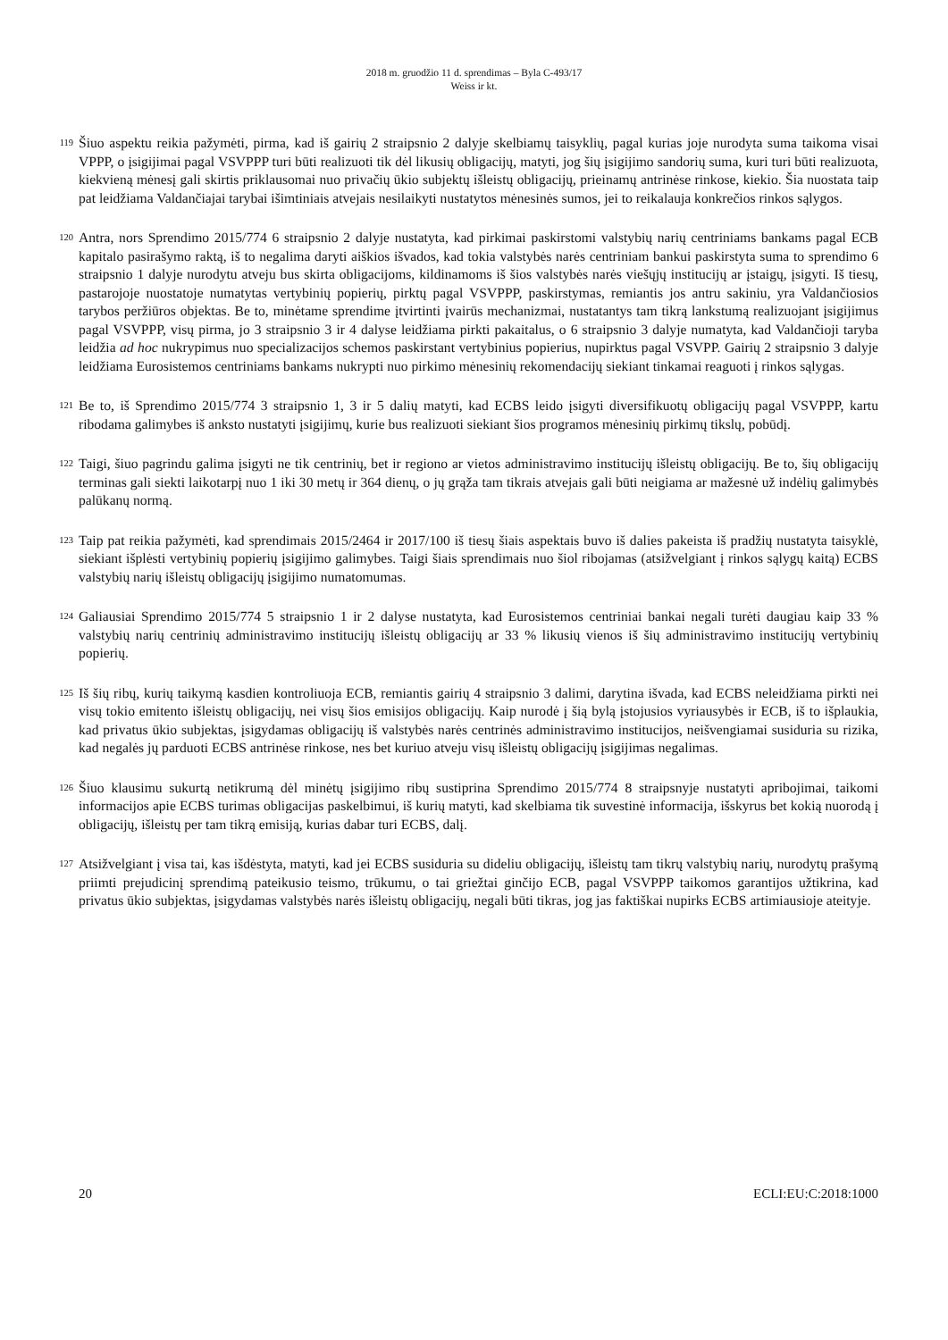2018 m. gruodžio 11 d. sprendimas – Byla C-493/17
Weiss ir kt.
119 Šiuo aspektu reikia pažymėti, pirma, kad iš gairių 2 straipsnio 2 dalyje skelbiamų taisyklių, pagal kurias joje nurodyta suma taikoma visai VPPP, o įsigijimai pagal VSVPPP turi būti realizuoti tik dėl likusių obligacijų, matyti, jog šių įsigijimo sandorių suma, kuri turi būti realizuota, kiekvieną mėnesį gali skirtis priklausomai nuo privačių ūkio subjektų išleistų obligacijų, prieinamų antrinėse rinkose, kiekio. Šia nuostata taip pat leidžiama Valdančiajai tarybai išimtiniais atvejais nesilaikyti nustatytos mėnesinės sumos, jei to reikalauja konkrečios rinkos sąlygos.
120 Antra, nors Sprendimo 2015/774 6 straipsnio 2 dalyje nustatyta, kad pirkimai paskirstomi valstybių narių centriniams bankams pagal ECB kapitalo pasirašymo raktą, iš to negalima daryti aiškios išvados, kad tokia valstybės narės centriniam bankui paskirstyta suma to sprendimo 6 straipsnio 1 dalyje nurodytu atveju bus skirta obligacijoms, kildinamoms iš šios valstybės narės viešųjų institucijų ar įstaigų, įsigyti. Iš tiesų, pastarojoje nuostatoje numatytas vertybinių popierių, pirktų pagal VSVPPP, paskirstymas, remiantis jos antru sakiniu, yra Valdančiosios tarybos peržiūros objektas. Be to, minėtame sprendime įtvirtinti įvairūs mechanizmai, nustatantys tam tikrą lankstumą realizuojant įsigijimus pagal VSVPPP, visų pirma, jo 3 straipsnio 3 ir 4 dalyse leidžiama pirkti pakaitalus, o 6 straipsnio 3 dalyje numatyta, kad Valdančioji taryba leidžia ad hoc nukrypimus nuo specializacijos schemos paskirstant vertybinius popierius, nupirktus pagal VSVPP. Gairių 2 straipsnio 3 dalyje leidžiama Eurosistemos centriniams bankams nukrypti nuo pirkimo mėnesinių rekomendacijų siekiant tinkamai reaguoti į rinkos sąlygas.
121 Be to, iš Sprendimo 2015/774 3 straipsnio 1, 3 ir 5 dalių matyti, kad ECBS leido įsigyti diversifikuotų obligacijų pagal VSVPPP, kartu ribodama galimybes iš anksto nustatyti įsigijimų, kurie bus realizuoti siekiant šios programos mėnesinių pirkimų tikslų, pobūdį.
122 Taigi, šiuo pagrindu galima įsigyti ne tik centrinių, bet ir regiono ar vietos administravimo institucijų išleistų obligacijų. Be to, šių obligacijų terminas gali siekti laikotarpį nuo 1 iki 30 metų ir 364 dienų, o jų grąža tam tikrais atvejais gali būti neigiama ar mažesnė už indėlių galimybės palūkanų normą.
123 Taip pat reikia pažymėti, kad sprendimais 2015/2464 ir 2017/100 iš tiesų šiais aspektais buvo iš dalies pakeista iš pradžių nustatyta taisyklė, siekiant išplėsti vertybinių popierių įsigijimo galimybes. Taigi šiais sprendimais nuo šiol ribojamas (atsižvelgiant į rinkos sąlygų kaitą) ECBS valstybių narių išleistų obligacijų įsigijimo numatomumas.
124 Galiausiai Sprendimo 2015/774 5 straipsnio 1 ir 2 dalyse nustatyta, kad Eurosistemos centriniai bankai negali turėti daugiau kaip 33 % valstybių narių centrinių administravimo institucijų išleistų obligacijų ar 33 % likusių vienos iš šių administravimo institucijų vertybinių popierių.
125 Iš šių ribų, kurių taikymą kasdien kontroliuoja ECB, remiantis gairių 4 straipsnio 3 dalimi, darytina išvada, kad ECBS neleidžiama pirkti nei visų tokio emitento išleistų obligacijų, nei visų šios emisijos obligacijų. Kaip nurodė į šią bylą įstojusios vyriausybės ir ECB, iš to išplaukia, kad privatus ūkio subjektas, įsigydamas obligacijų iš valstybės narės centrinės administravimo institucijos, neišvengiamai susiduria su rizika, kad negalės jų parduoti ECBS antrinėse rinkose, nes bet kuriuo atveju visų išleistų obligacijų įsigijimas negalimas.
126 Šiuo klausimu sukurtą netikrumą dėl minėtų įsigijimo ribų sustiprina Sprendimo 2015/774 8 straipsnyje nustatyti apribojimai, taikomi informacijos apie ECBS turimas obligacijas paskelbimui, iš kurių matyti, kad skelbiama tik suvestinė informacija, išskyrus bet kokią nuorodą į obligacijų, išleistų per tam tikrą emisiją, kurias dabar turi ECBS, dalį.
127 Atsižvelgiant į visa tai, kas išdėstyta, matyti, kad jei ECBS susiduria su dideliu obligacijų, išleistų tam tikrų valstybių narių, nurodytų prašymą priimti prejudicinį sprendimą pateikusio teismo, trūkumu, o tai griežtai ginčijo ECB, pagal VSVPPP taikomos garantijos užtikrina, kad privatus ūkio subjektas, įsigydamas valstybės narės išleistų obligacijų, negali būti tikras, jog jas faktiškai nupirks ECBS artimiausioje ateityje.
20 ECLI:EU:C:2018:1000